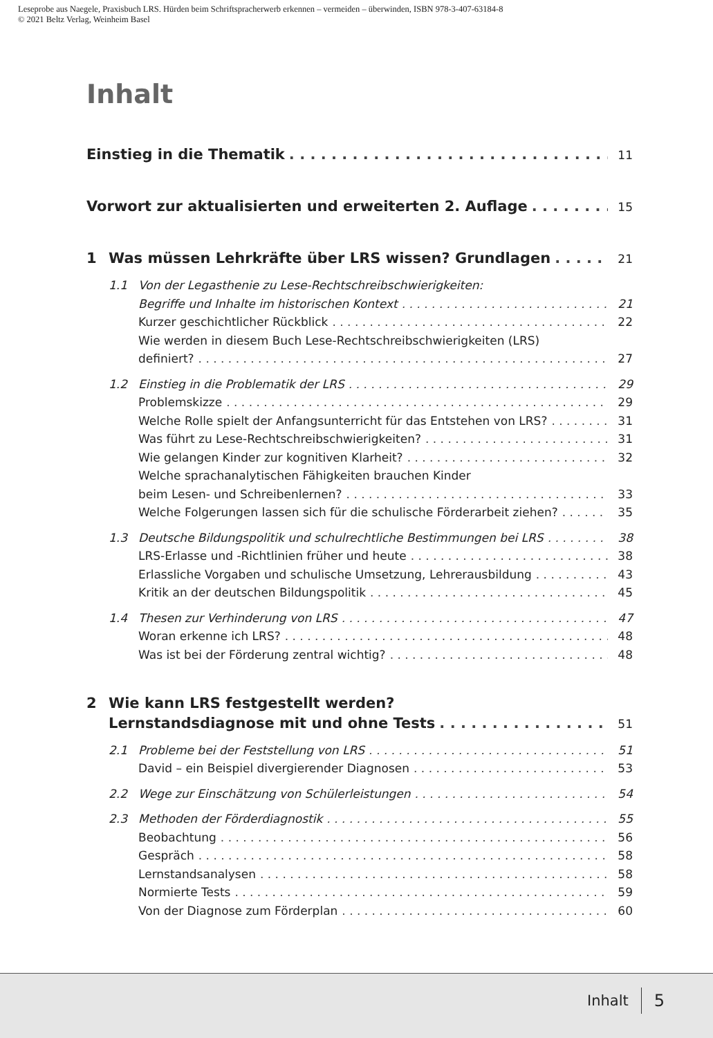Leseprobe aus Naegele, Praxisbuch LRS. Hürden beim Schriftspracherwerb erkennen – vermeiden – überwinden, ISBN 978-3-407-63184-8
© 2021 Beltz Verlag, Weinheim Basel
Inhalt
Einstieg in die Thematik 11
Vorwort zur aktualisierten und erweiterten 2. Auflage 15
1 Was müssen Lehrkräfte über LRS wissen? Grundlagen 21
1.1 Von der Legasthenie zu Lese-Rechtschreibschwierigkeiten:
Begriffe und Inhalte im historischen Kontext 21
Kurzer geschichtlicher Rückblick 22
Wie werden in diesem Buch Lese-Rechtschreibschwierigkeiten (LRS)
definiert? 27
1.2 Einstieg in die Problematik der LRS 29
Problemskizze 29
Welche Rolle spielt der Anfangsunterricht für das Entstehen von LRS? 31
Was führt zu Lese-Rechtschreibschwierigkeiten? 31
Wie gelangen Kinder zur kognitiven Klarheit? 32
Welche sprachanalytischen Fähigkeiten brauchen Kinder
beim Lesen- und Schreibenlernen? 33
Welche Folgerungen lassen sich für die schulische Förderarbeit ziehen? 35
1.3 Deutsche Bildungspolitik und schulrechtliche Bestimmungen bei LRS 38
LRS-Erlasse und -Richtlinien früher und heute 38
Erlassliche Vorgaben und schulische Umsetzung, Lehrerausbildung 43
Kritik an der deutschen Bildungspolitik 45
1.4 Thesen zur Verhinderung von LRS 47
Woran erkenne ich LRS? 48
Was ist bei der Förderung zentral wichtig? 48
2 Wie kann LRS festgestellt werden?
Lernstandsdiagnose mit und ohne Tests 51
2.1 Probleme bei der Feststellung von LRS 51
David – ein Beispiel divergierender Diagnosen 53
2.2 Wege zur Einschätzung von Schülerleistungen 54
2.3 Methoden der Förderdiagnostik 55
Beobachtung 56
Gespräch 58
Lernstandsanalysen 58
Normierte Tests 59
Von der Diagnose zum Förderplan 60
Inhalt 5